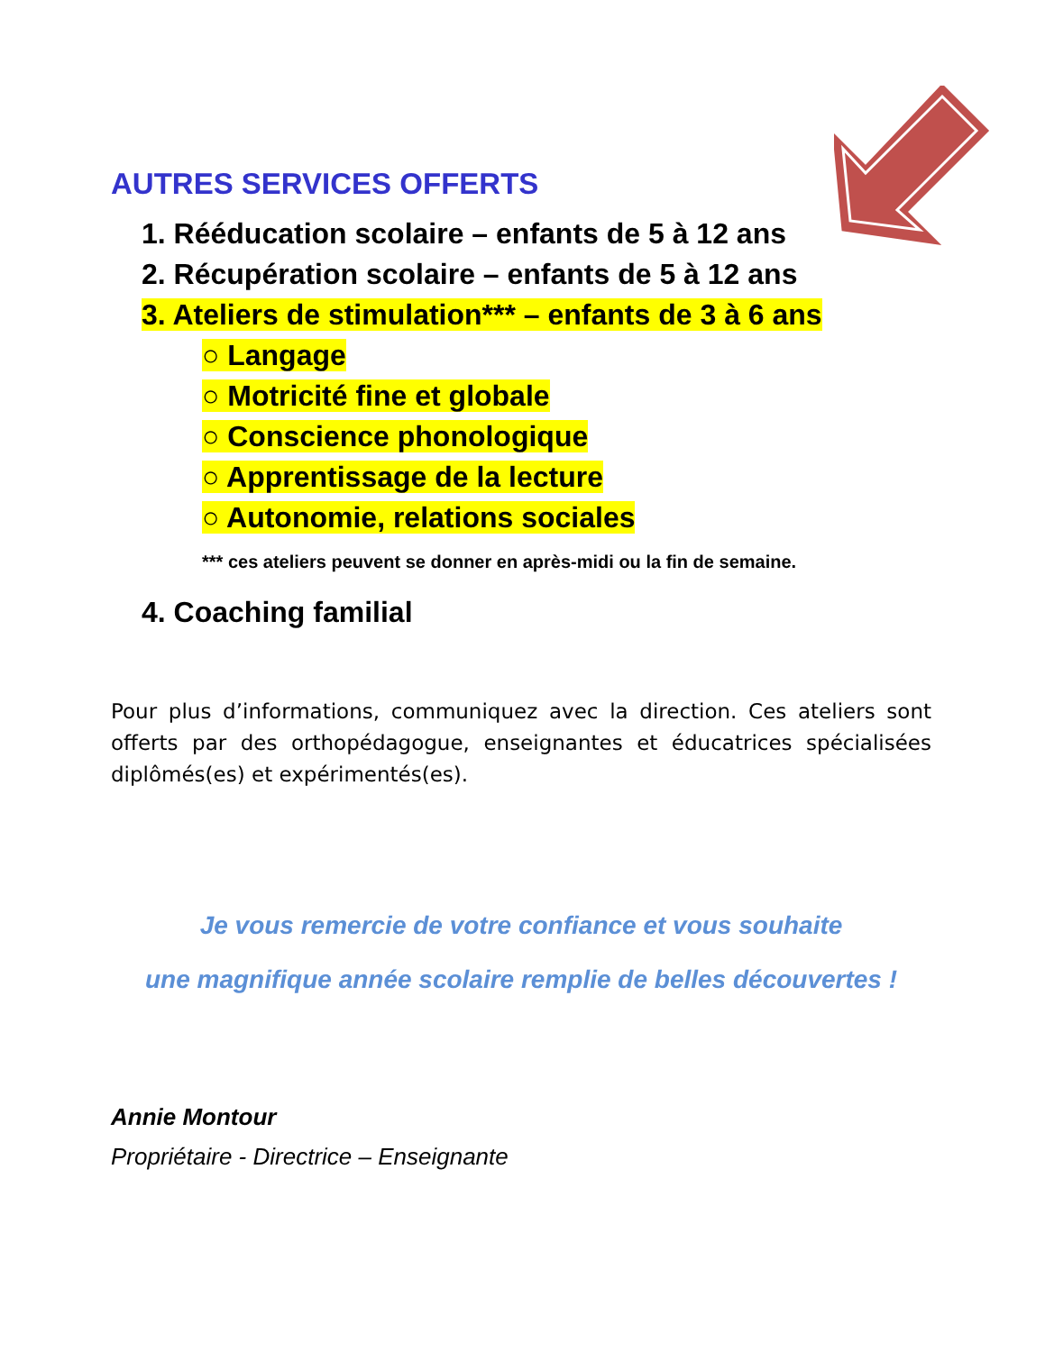AUTRES SERVICES OFFERTS
1. Rééducation scolaire – enfants de 5 à 12 ans
2. Récupération scolaire – enfants de 5 à 12 ans
3. Ateliers de stimulation*** – enfants de 3 à 6 ans
○ Langage
○ Motricité fine et globale
○ Conscience phonologique
○ Apprentissage de la lecture
○ Autonomie, relations sociales
*** ces ateliers peuvent se donner en après-midi ou la fin de semaine.
4. Coaching familial
Pour plus d’informations, communiquez avec la direction. Ces ateliers sont offerts par des orthopédagogue, enseignantes et éducatrices spécialisées diplômés(es) et expérimentés(es).
Je vous remercie de votre confiance et vous souhaite
une magnifique année scolaire remplie de belles découvertes !
Annie Montour
Propriétaire - Directrice – Enseignante